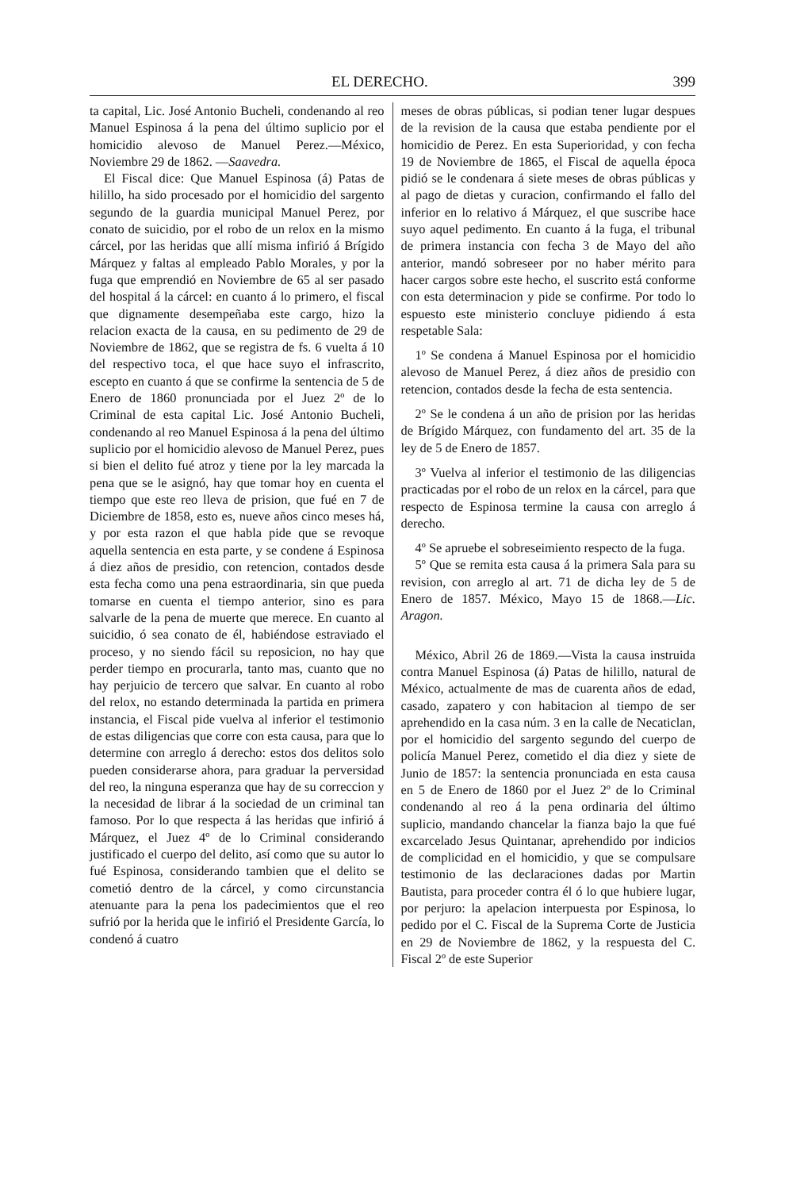EL DERECHO. 399
ta capital, Lic. José Antonio Bucheli, condenando al reo Manuel Espinosa á la pena del último suplicio por el homicidio alevoso de Manuel Perez.—México, Noviembre 29 de 1862. —Saavedra.
El Fiscal dice: Que Manuel Espinosa (á) Patas de hilillo, ha sido procesado por el homicidio del sargento segundo de la guardia municipal Manuel Perez, por conato de suicidio, por el robo de un relox en la mismo cárcel, por las heridas que allí misma infirió á Brígido Márquez y faltas al empleado Pablo Morales, y por la fuga que emprendió en Noviembre de 65 al ser pasado del hospital á la cárcel: en cuanto á lo primero, el fiscal que dignamente desempeñaba este cargo, hizo la relacion exacta de la causa, en su pedimento de 29 de Noviembre de 1862, que se registra de fs. 6 vuelta á 10 del respectivo toca, el que hace suyo el infrascrito, escepto en cuanto á que se confirme la sentencia de 5 de Enero de 1860 pronunciada por el Juez 2º de lo Criminal de esta capital Lic. José Antonio Bucheli, condenando al reo Manuel Espinosa á la pena del último suplicio por el homicidio alevoso de Manuel Perez, pues si bien el delito fué atroz y tiene por la ley marcada la pena que se le asignó, hay que tomar hoy en cuenta el tiempo que este reo lleva de prision, que fué en 7 de Diciembre de 1858, esto es, nueve años cinco meses há, y por esta razon el que habla pide que se revoque aquella sentencia en esta parte, y se condene á Espinosa á diez años de presidio, con retencion, contados desde esta fecha como una pena estraordinaria, sin que pueda tomarse en cuenta el tiempo anterior, sino es para salvarle de la pena de muerte que merece. En cuanto al suicidio, ó sea conato de él, habiéndose estraviado el proceso, y no siendo fácil su reposicion, no hay que perder tiempo en procurarla, tanto mas, cuanto que no hay perjuicio de tercero que salvar. En cuanto al robo del relox, no estando determinada la partida en primera instancia, el Fiscal pide vuelva al inferior el testimonio de estas diligencias que corre con esta causa, para que lo determine con arreglo á derecho: estos dos delitos solo pueden considerarse ahora, para graduar la perversidad del reo, la ninguna esperanza que hay de su correccion y la necesidad de librar á la sociedad de un criminal tan famoso. Por lo que respecta á las heridas que infirió á Márquez, el Juez 4º de lo Criminal considerando justificado el cuerpo del delito, así como que su autor lo fué Espinosa, considerando tambien que el delito se cometió dentro de la cárcel, y como circunstancia atenuante para la pena los padecimientos que el reo sufrió por la herida que le infirió el Presidente García, lo condenó á cuatro
meses de obras públicas, si podian tener lugar despues de la revision de la causa que estaba pendiente por el homicidio de Perez. En esta Superioridad, y con fecha 19 de Noviembre de 1865, el Fiscal de aquella época pidió se le condenara á siete meses de obras públicas y al pago de dietas y curacion, confirmando el fallo del inferior en lo relativo á Márquez, el que suscribe hace suyo aquel pedimento. En cuanto á la fuga, el tribunal de primera instancia con fecha 3 de Mayo del año anterior, mandó sobreseer por no haber mérito para hacer cargos sobre este hecho, el suscrito está conforme con esta determinacion y pide se confirme. Por todo lo espuesto este ministerio concluye pidiendo á esta respetable Sala:
1º Se condena á Manuel Espinosa por el homicidio alevoso de Manuel Perez, á diez años de presidio con retencion, contados desde la fecha de esta sentencia.
2º Se le condena á un año de prision por las heridas de Brígido Márquez, con fundamento del art. 35 de la ley de 5 de Enero de 1857.
3º Vuelva al inferior el testimonio de las diligencias practicadas por el robo de un relox en la cárcel, para que respecto de Espinosa termine la causa con arreglo á derecho.
4º Se apruebe el sobreseimiento respecto de la fuga.
5º Que se remita esta causa á la primera Sala para su revision, con arreglo al art. 71 de dicha ley de 5 de Enero de 1857. México, Mayo 15 de 1868.—Lic. Aragon.
México, Abril 26 de 1869.—Vista la causa instruida contra Manuel Espinosa (á) Patas de hilillo, natural de México, actualmente de mas de cuarenta años de edad, casado, zapatero y con habitacion al tiempo de ser aprehendido en la casa núm. 3 en la calle de Necaticlan, por el homicidio del sargento segundo del cuerpo de policía Manuel Perez, cometido el dia diez y siete de Junio de 1857: la sentencia pronunciada en esta causa en 5 de Enero de 1860 por el Juez 2º de lo Criminal condenando al reo á la pena ordinaria del último suplicio, mandando chancelar la fianza bajo la que fué excarcelado Jesus Quintanar, aprehendido por indicios de complicidad en el homicidio, y que se compulsare testimonio de las declaraciones dadas por Martin Bautista, para proceder contra él ó lo que hubiere lugar, por perjuro: la apelacion interpuesta por Espinosa, lo pedido por el C. Fiscal de la Suprema Corte de Justicia en 29 de Noviembre de 1862, y la respuesta del C. Fiscal 2º de este Superior